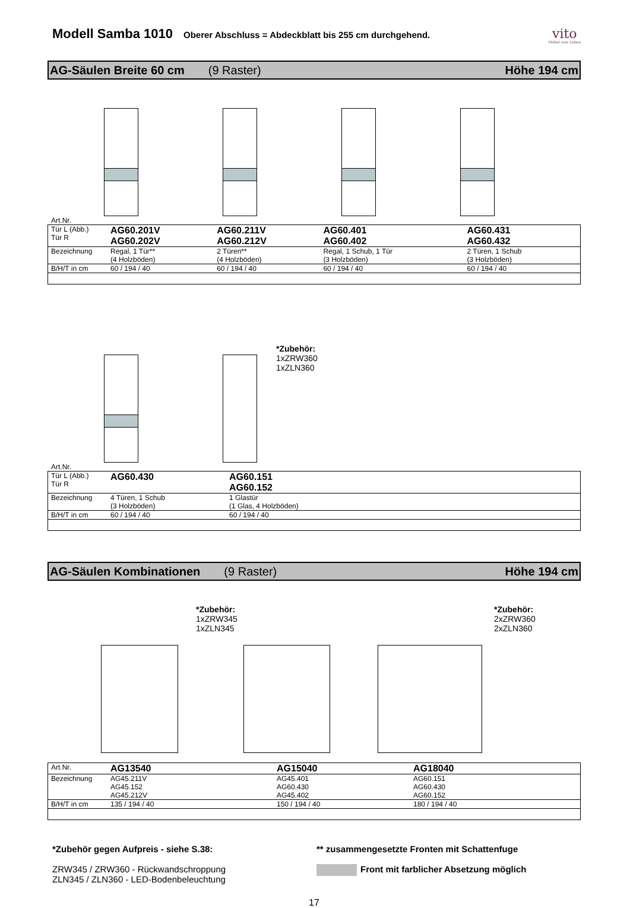Modell Samba 1010
Oberer Abschluss = Abdeckblatt bis 255 cm durchgehend.
vito
Möbel zum Leben
AG-Säulen Breite 60 cm (9 Raster) Höhe 194 cm
Art.Nr.
| Tür L (Abb.) Tür R | AG60.201V AG60.202V | AG60.211V AG60.212V | AG60.401 AG60.402 | AG60.431 AG60.432 |
| Bezeichnung | Regal, 1 Tür** (4 Holzböden) | 2 Türen** (4 Holzböden) | Regal, 1 Schub, 1 Tür (3 Holzböden) | 2 Türen, 1 Schub (3 Holzböden) |
| B/H/T in cm | 60 / 194 / 40 | 60 / 194 / 40 | 60 / 194 / 40 | 60 / 194 / 40 |
*Zubehör:
1xZRW360
1xZLN360
Art.Nr.
| Tür L (Abb.) Tür R | AG60.430 | AG60.151 AG60.152 |
| Bezeichnung | 4 Türen, 1 Schub (3 Holzböden) | 1 Glastür (1 Glas, 4 Holzböden) |
| B/H/T in cm | 60 / 194 / 40 | 60 / 194 / 40 |
AG-Säulen Kombinationen (9 Raster) Höhe 194 cm
*Zubehör:
1xZRW345
1xZLN345
*Zubehör:
2xZRW360
2xZLN360
| Art.Nr. | AG13540 | AG15040 | AG18040 |
| Bezeichnung | AG45.211V AG45.152 AG45.212V | AG45.401 AG60.430 AG45.402 | AG60.151 AG60.430 AG60.152 |
| B/H/T in cm | 135 / 194 / 40 | 150 / 194 / 40 | 180 / 194 / 40 |
*Zubehör gegen Aufpreis - siehe S.38:
ZRW345 / ZRW360 - Rückwandschroppung
ZLN345 / ZLN360 - LED-Bodenbeleuchtung
** zusammengesetzte Fronten mit Schattenfuge
Front mit farblicher Absetzung möglich
17